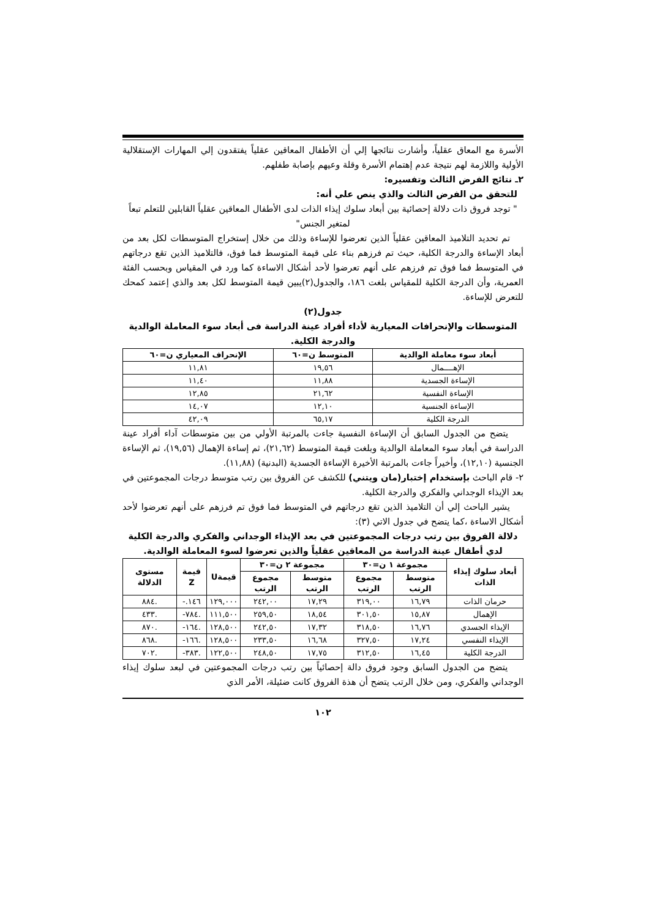الأسرة مع المعاق عقلياً، وأشارت نتائجها إلي أن الأطفال المعاقين عقلياً يفتقدون إلي المهارات الإستقلالية الأولية واللازمة لهم نتيجة عدم إهتمام الأسرة وقلة وعيهم بإصابة طفلهم.
٢ـ نتائج الفرض الثالث وتفسيره:
للتحقق من الفرض الثالث والذي ينص علي أنه:
" توجد فروق ذات دلالة إحصائية بين أبعاد سلوك إيذاء الذات لدى الأطفال المعاقين عقلياً القابلين للتعلم تبعاً لمتغير الجنس"
تم تحديد التلاميذ المعاقين عقلياً الذين تعرضوا للإساءة وذلك من خلال إستخراج المتوسطات لكل بعد من أبعاد الإساءة والدرجة الكلية، حيث تم فرزهم بناء على قيمة المتوسط فما فوق، فالتلاميذ الذين تقع درجاتهم في المتوسط فما فوق تم فرزهم على أنهم تعرضوا لأحد أشكال الاساءة كما ورد في المقياس وبحسب الفئة العمرية، وأن الدرجة الكلية للمقياس بلغت ١٨٦، والجدول(٢)يبين قيمة المتوسط لكل بعد والذي إعتمد كمحك للتعرض للإساءة.
جدول(٢)
المتوسطات والإنحرافات المعيارية لأداء أفراد عينة الدراسة فى أبعاد سوء المعاملة الوالدية والدرجة الكلية.
| أبعاد سوء معاملة الوالدية | المتوسط ن=٦٠ | الإنحراف المعياري ن=٦٠ |
| --- | --- | --- |
| الإهــــمال | ١٩,٥٦ | ١١,٨١ |
| الإساءة الجسدية | ١١,٨٨ | ١١,٤٠ |
| الإساءة النفسية | ٢١,٦٢ | ١٢,٨٥ |
| الإساءة الجنسية | ١٢,١٠ | ١٤,٠٧ |
| الدرجة الكلية | ٦٥,١٧ | ٤٢,٠٩ |
يتضح من الجدول السابق أن الإساءة النفسية جاءت بالمرتبة الأولي من بين متوسطات آداء أفراد عينة الدراسة في أبعاد سوء المعاملة الوالدية وبلغت قيمة المتوسط (٢١,٦٢)، ثم إساءة الإهمال (١٩,٥٦)، ثم الإساءة الجنسية (١٢,١٠)، وأخيراً جاءت بالمرتبة الأخيرة الإساءة الجسدية (البدنية) (١١,٨٨).
٢- قام الباحث بإستخدام إختبار(مان ويتني) للكشف عن الفروق بين رتب متوسط درجات المجموعتين في بعد الإيذاء الوجداني والفكري والدرجة الكلية.
يشير الباحث إلي أن التلاميذ الذين تقع درجاتهم في المتوسط فما فوق تم فرزهم على أنهم تعرضوا لأحد أشكال الاساءة ،كما يتضح في جدول الاتي (٣):
دلالة الفروق بين رتب درجات المجموعتين في بعد الإيذاء الوجداني والفكري والدرجة الكلية لدي أطفال عينة الدراسة من المعاقين عقلياً والذين تعرضوا لسوء المعاملة الوالدية.
| أبعاد سلوك إيذاء الذات | مجموعة ١ ن=٣٠ | | مجموعة ٢ ن=٣٠ | | قيمةU | قيمة Z | مستوى الدلالة |
| --- | --- | --- | --- | --- | --- | --- | --- |
| | متوسط الرتب | مجموع الرتب | متوسط الرتب | مجموع الرتب | | | |
| حرمان الذات | ١٦,٧٩ | ٣١٩,٠٠ | ١٧,٢٩ | ٢٤٢,٠٠ | ١٢٩,٠٠٠ | ١٤٦.- | .٨٨٤ |
| الإهمال | ١٥,٨٧ | ٣٠١,٥٠ | ١٨,٥٤ | ٢٥٩,٥٠ | ١١١,٥٠٠ | .٧٨٤- | .٤٣٣ |
| الإيذاء الجسدي | ١٦,٧٦ | ٣١٨,٥٠ | ١٧,٣٢ | ٢٤٢,٥٠ | ١٢٨,٥٠٠ | .١٦٤- | .٨٧٠ |
| الإيذاء النفسي | ١٧,٢٤ | ٣٢٧,٥٠ | ١٦,٦٨ | ٢٣٣,٥٠ | ١٢٨,٥٠٠ | .١٦٦- | .٨٦٨ |
| الدرجة الكلية | ١٦,٤٥ | ٣١٢,٥٠ | ١٧,٧٥ | ٢٤٨,٥٠ | ١٢٢,٥٠٠ | .٣٨٣- | .٧٠٢ |
يتضح من الجدول السابق وجود فروق دالة إحصائياً بين رتب درجات المجموعتين في لبعد سلوك إيذاء الوجداني والفكري، ومن خلال الرتب يتضح أن هذة الفروق كانت ضئيلة، الأمر الذي
١٠٢